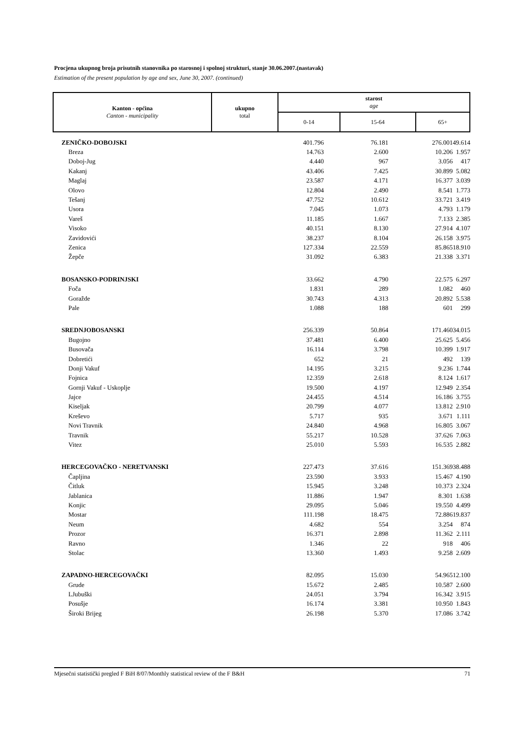Procjena ukupnog broja prisutnih stanovnika po starosnoj i spolnoj strukturi, stanje 30.06.2007.(nastavak)
Estimation of the present population by age and sex, June 30, 2007. (continued)
| Kanton - općina Canton - municipality | ukupno total | starost age | | |
| | | 0-14 | 15-64 | 65+ |
| ZENIČKO-DOBOJSKI | 401.796 | 76.181 | 276.001 | 49.614 |
| Breza | 14.763 | 2.600 | 10.206 | 1.957 |
| Doboj-Jug | 4.440 | 967 | 3.056 | 417 |
| Kakanj | 43.406 | 7.425 | 30.899 | 5.082 |
| Maglaj | 23.587 | 4.171 | 16.377 | 3.039 |
| Olovo | 12.804 | 2.490 | 8.541 | 1.773 |
| Tešanj | 47.752 | 10.612 | 33.721 | 3.419 |
| Usora | 7.045 | 1.073 | 4.793 | 1.179 |
| Vareš | 11.185 | 1.667 | 7.133 | 2.385 |
| Visoko | 40.151 | 8.130 | 27.914 | 4.107 |
| Zavidovići | 38.237 | 8.104 | 26.158 | 3.975 |
| Zenica | 127.334 | 22.559 | 85.865 | 18.910 |
| Žepče | 31.092 | 6.383 | 21.338 | 3.371 |
| BOSANSKO-PODRINJSKI | 33.662 | 4.790 | 22.575 | 6.297 |
| Foča | 1.831 | 289 | 1.082 | 460 |
| Goražde | 30.743 | 4.313 | 20.892 | 5.538 |
| Pale | 1.088 | 188 | 601 | 299 |
| SREDNJOBOSANSKI | 256.339 | 50.864 | 171.460 | 34.015 |
| Bugojno | 37.481 | 6.400 | 25.625 | 5.456 |
| Busovača | 16.114 | 3.798 | 10.399 | 1.917 |
| Dobretići | 652 | 21 | 492 | 139 |
| Donji Vakuf | 14.195 | 3.215 | 9.236 | 1.744 |
| Fojnica | 12.359 | 2.618 | 8.124 | 1.617 |
| Gornji Vakuf - Uskoplje | 19.500 | 4.197 | 12.949 | 2.354 |
| Jajce | 24.455 | 4.514 | 16.186 | 3.755 |
| Kiseljak | 20.799 | 4.077 | 13.812 | 2.910 |
| Kreševo | 5.717 | 935 | 3.671 | 1.111 |
| Novi Travnik | 24.840 | 4.968 | 16.805 | 3.067 |
| Travnik | 55.217 | 10.528 | 37.626 | 7.063 |
| Vitez | 25.010 | 5.593 | 16.535 | 2.882 |
| HERCEGOVAČKO - NERETVANSKI | 227.473 | 37.616 | 151.369 | 38.488 |
| Čapljina | 23.590 | 3.933 | 15.467 | 4.190 |
| Čitluk | 15.945 | 3.248 | 10.373 | 2.324 |
| Jablanica | 11.886 | 1.947 | 8.301 | 1.638 |
| Konjic | 29.095 | 5.046 | 19.550 | 4.499 |
| Mostar | 111.198 | 18.475 | 72.886 | 19.837 |
| Neum | 4.682 | 554 | 3.254 | 874 |
| Prozor | 16.371 | 2.898 | 11.362 | 2.111 |
| Ravno | 1.346 | 22 | 918 | 406 |
| Stolac | 13.360 | 1.493 | 9.258 | 2.609 |
| ZAPADNO-HERCEGOVAČKI | 82.095 | 15.030 | 54.965 | 12.100 |
| Grude | 15.672 | 2.485 | 10.587 | 2.600 |
| LJubuški | 24.051 | 3.794 | 16.342 | 3.915 |
| Posušje | 16.174 | 3.381 | 10.950 | 1.843 |
| Široki Brijeg | 26.198 | 5.370 | 17.086 | 3.742 |
Mjesečni statistički pregled F BiH 8/07/Monthly statistical review of the F B&H 71